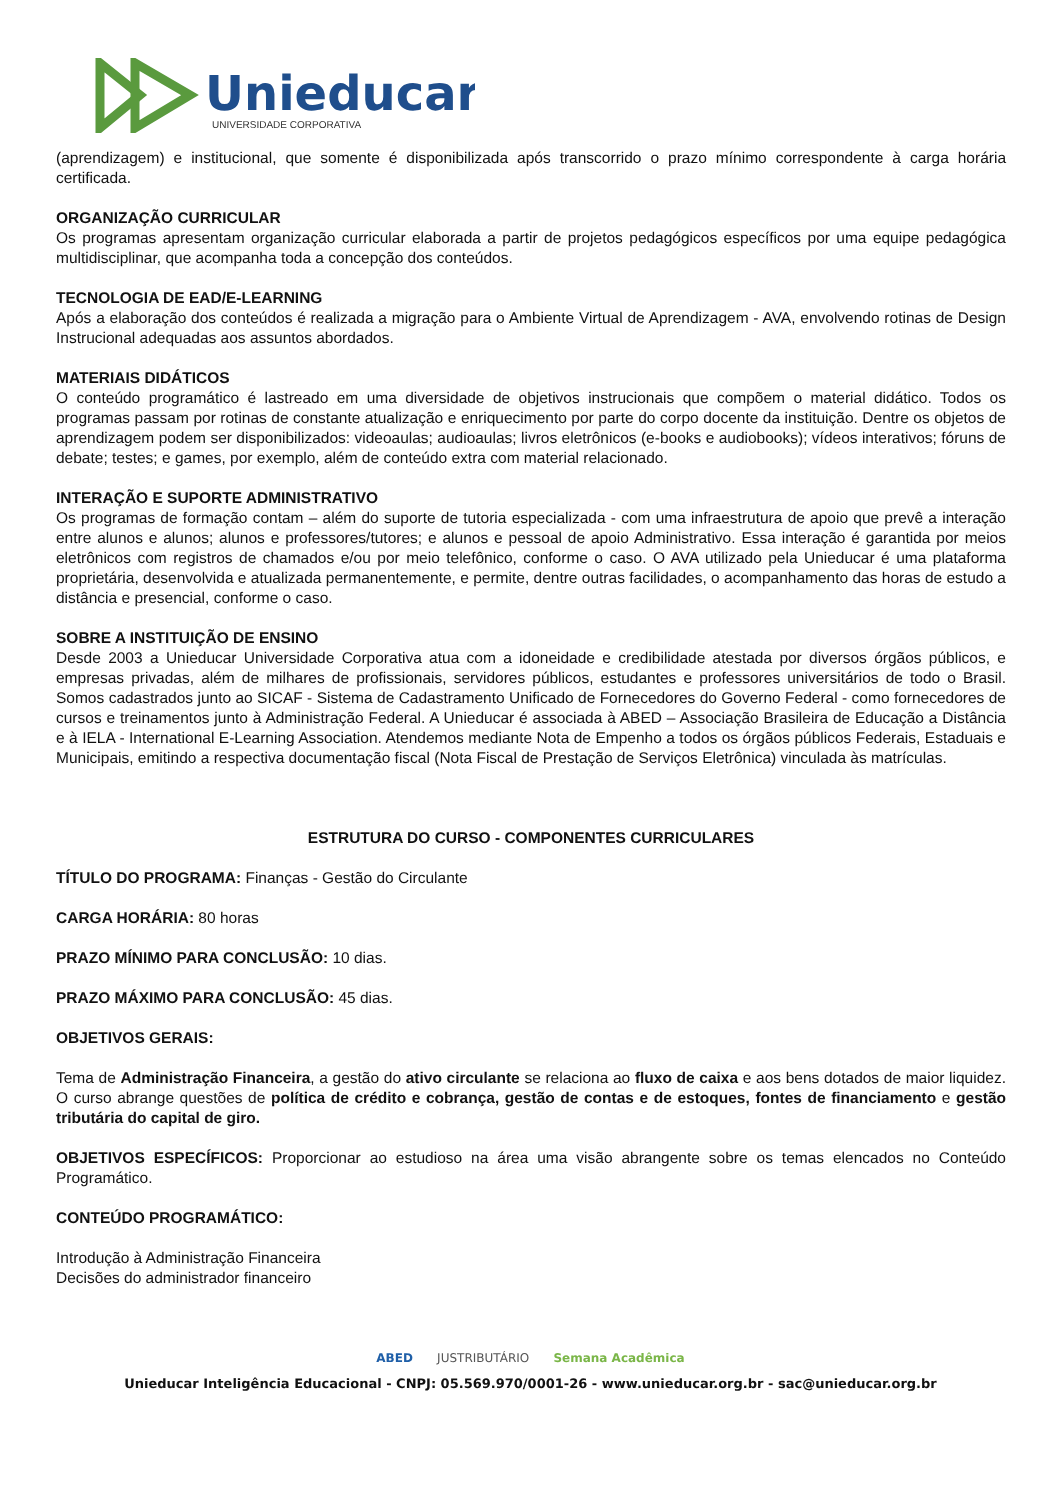Unieducar
UNIVERSIDADE CORPORATIVA
(aprendizagem) e institucional, que somente é disponibilizada após transcorrido o prazo mínimo correspondente à carga horária certificada.
ORGANIZAÇÃO CURRICULAR
Os programas apresentam organização curricular elaborada a partir de projetos pedagógicos específicos por uma equipe pedagógica multidisciplinar, que acompanha toda a concepção dos conteúdos.
TECNOLOGIA DE EAD/E-LEARNING
Após a elaboração dos conteúdos é realizada a migração para o Ambiente Virtual de Aprendizagem - AVA, envolvendo rotinas de Design Instrucional adequadas aos assuntos abordados.
MATERIAIS DIDÁTICOS
O conteúdo programático é lastreado em uma diversidade de objetivos instrucionais que compõem o material didático. Todos os programas passam por rotinas de constante atualização e enriquecimento por parte do corpo docente da instituição. Dentre os objetos de aprendizagem podem ser disponibilizados: videoaulas; audioaulas; livros eletrônicos (e-books e audiobooks); vídeos interativos; fóruns de debate; testes; e games, por exemplo, além de conteúdo extra com material relacionado.
INTERAÇÃO E SUPORTE ADMINISTRATIVO
Os programas de formação contam – além do suporte de tutoria especializada - com uma infraestrutura de apoio que prevê a interação entre alunos e alunos; alunos e professores/tutores; e alunos e pessoal de apoio Administrativo. Essa interação é garantida por meios eletrônicos com registros de chamados e/ou por meio telefônico, conforme o caso. O AVA utilizado pela Unieducar é uma plataforma proprietária, desenvolvida e atualizada permanentemente, e permite, dentre outras facilidades, o acompanhamento das horas de estudo a distância e presencial, conforme o caso.
SOBRE A INSTITUIÇÃO DE ENSINO
Desde 2003 a Unieducar Universidade Corporativa atua com a idoneidade e credibilidade atestada por diversos órgãos públicos, e empresas privadas, além de milhares de profissionais, servidores públicos, estudantes e professores universitários de todo o Brasil. Somos cadastrados junto ao SICAF - Sistema de Cadastramento Unificado de Fornecedores do Governo Federal - como fornecedores de cursos e treinamentos junto à Administração Federal. A Unieducar é associada à ABED – Associação Brasileira de Educação a Distância e à IELA - International E-Learning Association. Atendemos mediante Nota de Empenho a todos os órgãos públicos Federais, Estaduais e Municipais, emitindo a respectiva documentação fiscal (Nota Fiscal de Prestação de Serviços Eletrônica) vinculada às matrículas.
ESTRUTURA DO CURSO - COMPONENTES CURRICULARES
TÍTULO DO PROGRAMA: Finanças - Gestão do Circulante
CARGA HORÁRIA: 80 horas
PRAZO MÍNIMO PARA CONCLUSÃO: 10 dias.
PRAZO MÁXIMO PARA CONCLUSÃO: 45 dias.
OBJETIVOS GERAIS:
Tema de Administração Financeira, a gestão do ativo circulante se relaciona ao fluxo de caixa e aos bens dotados de maior liquidez. O curso abrange questões de política de crédito e cobrança, gestão de contas e de estoques, fontes de financiamento e gestão tributária do capital de giro.
OBJETIVOS ESPECÍFICOS: Proporcionar ao estudioso na área uma visão abrangente sobre os temas elencados no Conteúdo Programático.
CONTEÚDO PROGRAMÁTICO:
Introdução à Administração Financeira
Decisões do administrador financeiro
ABED JUSTRIBUTÁRIO Semana Acadêmica
Unieducar Inteligência Educacional - CNPJ: 05.569.970/0001-26 - www.unieducar.org.br - sac@unieducar.org.br